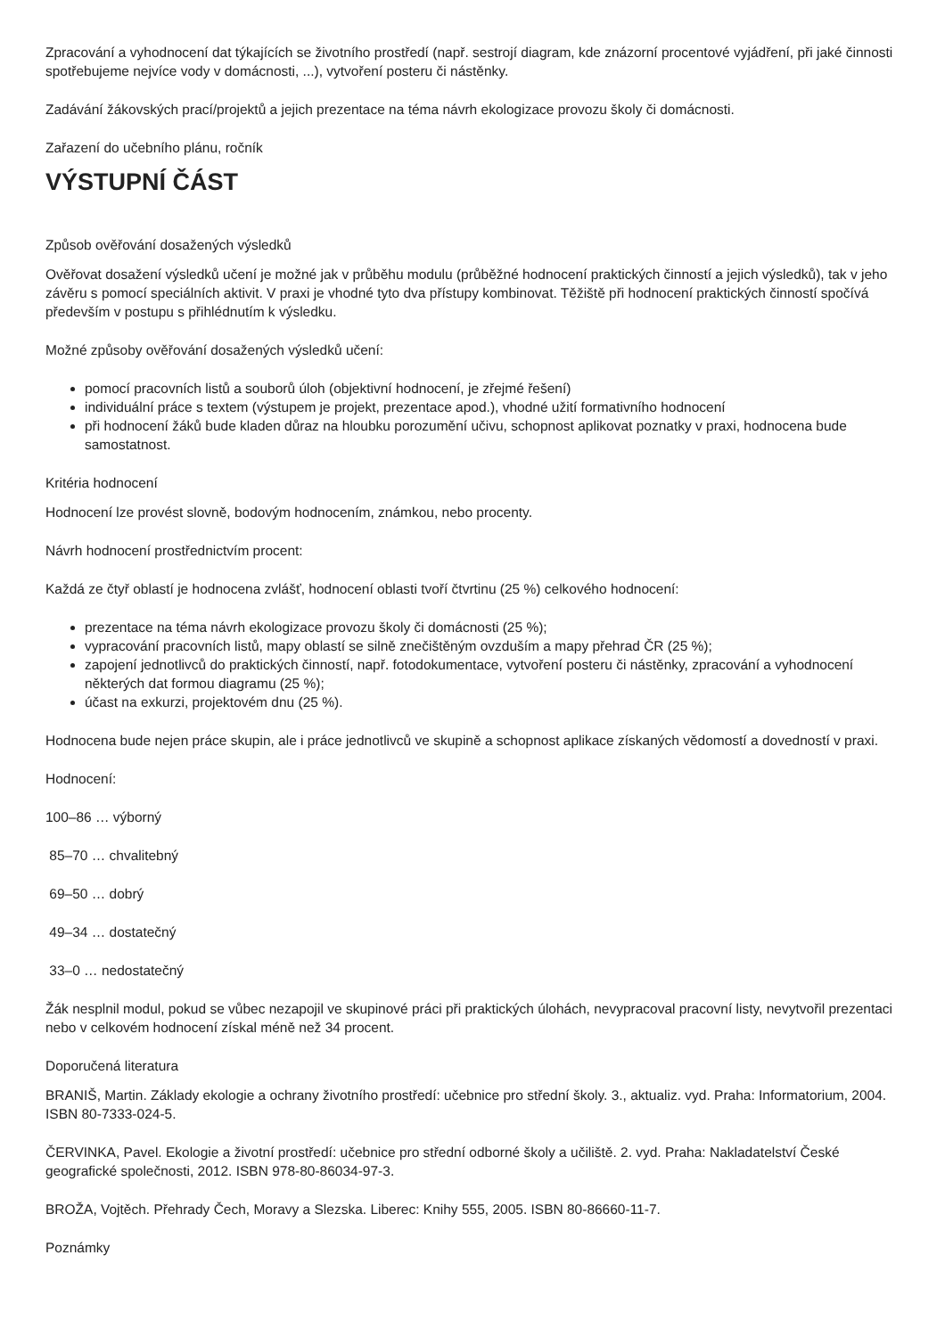Zpracování a vyhodnocení dat týkajících se životního prostředí (např. sestrojí diagram, kde znázorní procentové vyjádření, při jaké činnosti spotřebujeme nejvíce vody v domácnosti, ...), vytvoření posteru či nástěnky.
Zadávání žákovských prací/projektů a jejich prezentace na téma návrh ekologizace provozu školy či domácnosti.
Zařazení do učebního plánu, ročník
VÝSTUPNÍ ČÁST
Způsob ověřování dosažených výsledků
Ověřovat dosažení výsledků učení je možné jak v průběhu modulu (průběžné hodnocení praktických činností a jejich výsledků), tak v jeho závěru s pomocí speciálních aktivit. V praxi je vhodné tyto dva přístupy kombinovat. Těžiště při hodnocení praktických činností spočívá především v postupu s přihlédnutím k výsledku.
Možné způsoby ověřování dosažených výsledků učení:
pomocí pracovních listů a souborů úloh (objektivní hodnocení, je zřejmé řešení)
individuální práce s textem (výstupem je projekt, prezentace apod.), vhodné užití formativního hodnocení
při hodnocení žáků bude kladen důraz na hloubku porozumění učivu, schopnost aplikovat poznatky v praxi, hodnocena bude samostatnost.
Kritéria hodnocení
Hodnocení lze provést slovně, bodovým hodnocením, známkou, nebo procenty.
Návrh hodnocení prostřednictvím procent:
Každá ze čtyř oblastí je hodnocena zvlášť, hodnocení oblasti tvoří čtvrtinu (25 %) celkového hodnocení:
prezentace na téma návrh ekologizace provozu školy či domácnosti (25 %);
vypracování pracovních listů, mapy oblastí se silně znečištěným ovzduším a mapy přehrad ČR (25 %);
zapojení jednotlivců do praktických činností, např. fotodokumentace, vytvoření posteru či nástěnky, zpracování a vyhodnocení některých dat formou diagramu (25 %);
účast na exkurzi, projektovém dnu (25 %).
Hodnocena bude nejen práce skupin, ale i práce jednotlivců ve skupině a schopnost aplikace získaných vědomostí a dovedností v praxi.
Hodnocení:
100–86 … výborný
85–70 … chvalitebný
69–50 … dobrý
49–34 … dostatečný
33–0 … nedostatečný
Žák nesplnil modul, pokud se vůbec nezapojil ve skupinové práci při praktických úlohách, nevypracoval pracovní listy, nevytvořil prezentaci nebo v celkovém hodnocení získal méně než 34 procent.
Doporučená literatura
BRANIŠ, Martin. Základy ekologie a ochrany životního prostředí: učebnice pro střední školy. 3., aktualiz. vyd. Praha: Informatorium, 2004. ISBN 80-7333-024-5.
ČERVINKA, Pavel. Ekologie a životní prostředí: učebnice pro střední odborné školy a učiliště. 2. vyd. Praha: Nakladatelství České geografické společnosti, 2012. ISBN 978-80-86034-97-3.
BROŽA, Vojtěch. Přehrady Čech, Moravy a Slezska. Liberec: Knihy 555, 2005. ISBN 80-86660-11-7.
Poznámky